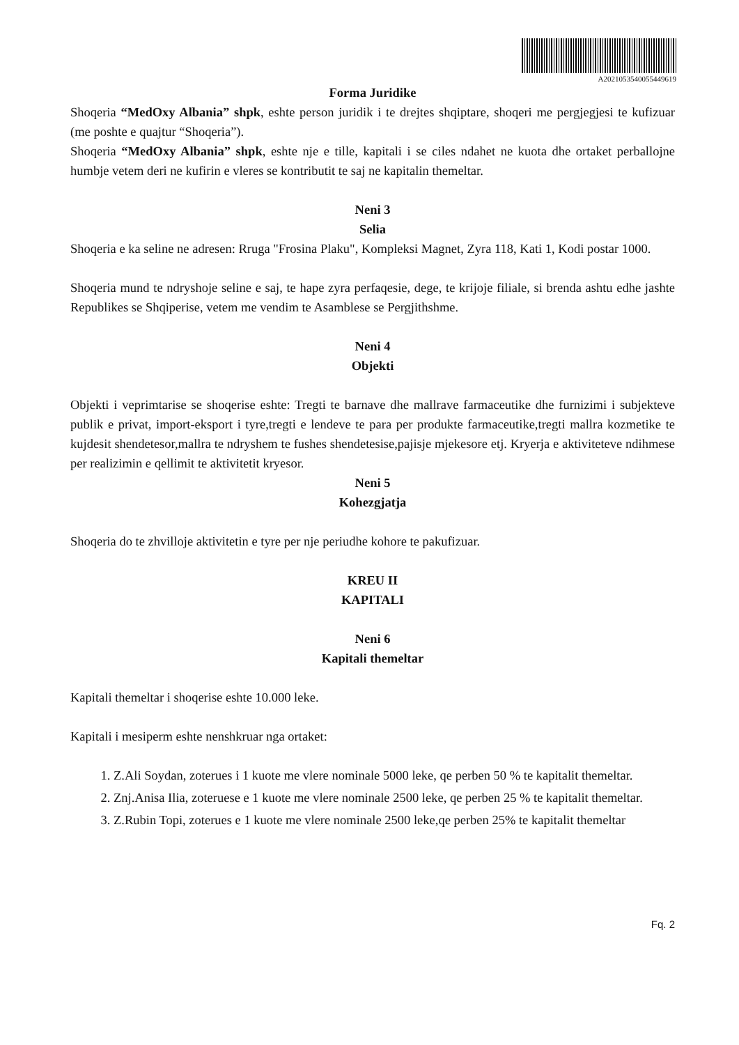A2021053540055449619
Forma Juridike
Shoqeria “MedOxy Albania” shpk, eshte person juridik i te drejtes shqiptare, shoqeri me pergjegjesi te kufizuar (me poshte e quajtur “Shoqeria”).
Shoqeria “MedOxy Albania” shpk, eshte nje e tille, kapitali i se ciles ndahet ne kuota dhe ortaket perballojne humbje vetem deri ne kufirin e vleres se kontributit te saj ne kapitalin themeltar.
Neni 3
Selia
Shoqeria e ka seline ne adresen: Rruga "Frosina Plaku", Kompleksi Magnet, Zyra 118, Kati 1, Kodi postar 1000.
Shoqeria mund te ndryshoje seline e saj, te hape zyra perfaqesie, dege, te krijoje filiale, si brenda ashtu edhe jashte Republikes se Shqiperise, vetem me vendim te Asamblese se Pergjithshme.
Neni 4
Objekti
Objekti i veprimtarise se shoqerise eshte: Tregti te barnave dhe mallrave farmaceutike dhe furnizimi i subjekteve publik e privat, import-eksport i tyre,tregti e lendeve te para per produkte farmaceutike,tregti mallra kozmetike te kujdesit shendetesor,mallra te ndryshem te fushes shendetesise,pajisje mjekesore etj. Kryerja e aktiviteteve ndihmese per realizimin e qellimit te aktivitetit kryesor.
Neni 5
Kohezgjatja
Shoqeria do te zhvilloje aktivitetin e tyre per nje periudhe kohore te pakufizuar.
KREU II
KAPITALI
Neni 6
Kapitali themeltar
Kapitali themeltar i shoqerise eshte 10.000 leke.
Kapitali i mesiperm eshte nenshkruar nga ortaket:
1. Z.Ali Soydan, zoterues i 1 kuote me vlere nominale 5000 leke, qe perben 50 % te kapitalit themeltar.
2. Znj.Anisa Ilia, zoteruese e 1 kuote me vlere nominale 2500 leke, qe perben 25 % te kapitalit themeltar.
3. Z.Rubin Topi, zoterues e 1 kuote me vlere nominale 2500 leke,qe perben 25% te kapitalit themeltar
Fq. 2